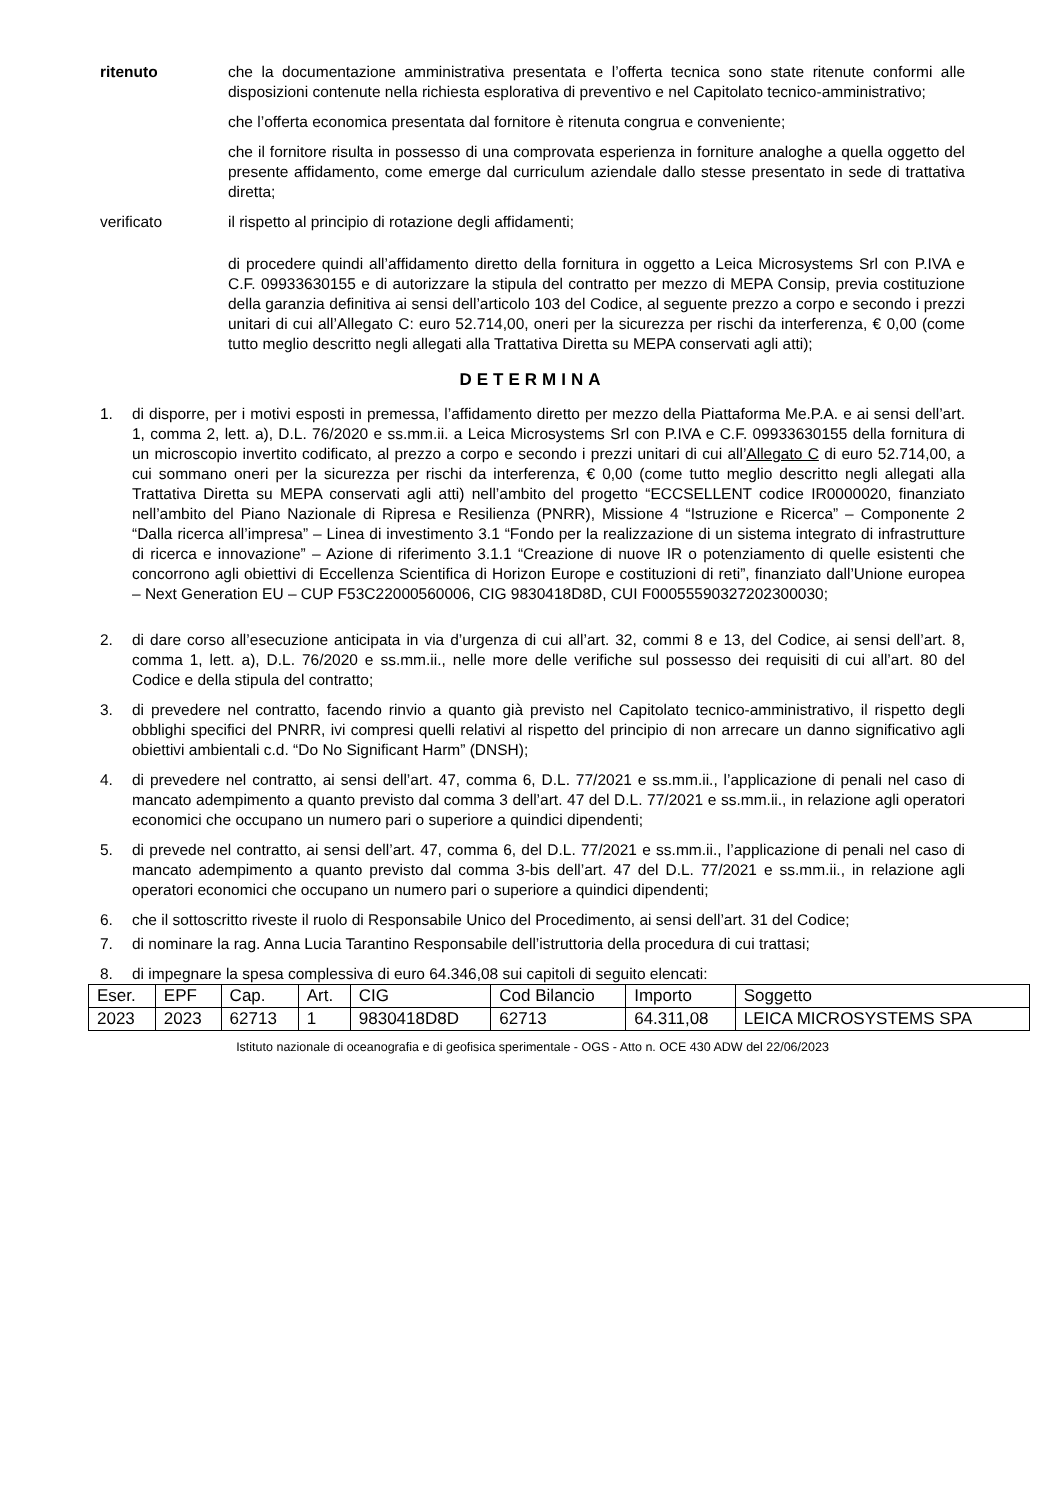ritenuto che la documentazione amministrativa presentata e l’offerta tecnica sono state ritenute conformi alle disposizioni contenute nella richiesta esplorativa di preventivo e nel Capitolato tecnico-amministrativo;
che l’offerta economica presentata dal fornitore è ritenuta congrua e conveniente;
che il fornitore risulta in possesso di una comprovata esperienza in forniture analoghe a quella oggetto del presente affidamento, come emerge dal curriculum aziendale dallo stesse presentato in sede di trattativa diretta;
verificato il rispetto al principio di rotazione degli affidamenti;
di procedere quindi all’affidamento diretto della fornitura in oggetto a Leica Microsystems Srl con P.IVA e C.F. 09933630155 e di autorizzare la stipula del contratto per mezzo di MEPA Consip, previa costituzione della garanzia definitiva ai sensi dell’articolo 103 del Codice, al seguente prezzo a corpo e secondo i prezzi unitari di cui all’Allegato C: euro 52.714,00, oneri per la sicurezza per rischi da interferenza, € 0,00 (come tutto meglio descritto negli allegati alla Trattativa Diretta su MEPA conservati agli atti);
DETERMINA
1. di disporre, per i motivi esposti in premessa, l’affidamento diretto per mezzo della Piattaforma Me.P.A. e ai sensi dell’art. 1, comma 2, lett. a), D.L. 76/2020 e ss.mm.ii. a Leica Microsystems Srl con P.IVA e C.F. 09933630155 della fornitura di un microscopio invertito codificato, al prezzo a corpo e secondo i prezzi unitari di cui all’Allegato C di euro 52.714,00, a cui sommano oneri per la sicurezza per rischi da interferenza, € 0,00 (come tutto meglio descritto negli allegati alla Trattativa Diretta su MEPA conservati agli atti) nell’ambito del progetto “ECCSELLENT codice IR0000020, finanziato nell’ambito del Piano Nazionale di Ripresa e Resilienza (PNRR), Missione 4 “Istruzione e Ricerca” – Componente 2 “Dalla ricerca all’impresa” – Linea di investimento 3.1 “Fondo per la realizzazione di un sistema integrato di infrastrutture di ricerca e innovazione” – Azione di riferimento 3.1.1 “Creazione di nuove IR o potenziamento di quelle esistenti che concorrono agli obiettivi di Eccellenza Scientifica di Horizon Europe e costituzioni di reti”, finanziato dall’Unione europea – Next Generation EU – CUP F53C22000560006, CIG 9830418D8D, CUI F00055590327202300030;
2. di dare corso all’esecuzione anticipata in via d’urgenza di cui all’art. 32, commi 8 e 13, del Codice, ai sensi dell’art. 8, comma 1, lett. a), D.L. 76/2020 e ss.mm.ii., nelle more delle verifiche sul possesso dei requisiti di cui all’art. 80 del Codice e della stipula del contratto;
3. di prevedere nel contratto, facendo rinvio a quanto già previsto nel Capitolato tecnico-amministrativo, il rispetto degli obblighi specifici del PNRR, ivi compresi quelli relativi al rispetto del principio di non arrecare un danno significativo agli obiettivi ambientali c.d. “Do No Significant Harm” (DNSH);
4. di prevedere nel contratto, ai sensi dell’art. 47, comma 6, D.L. 77/2021 e ss.mm.ii., l’applicazione di penali nel caso di mancato adempimento a quanto previsto dal comma 3 dell’art. 47 del D.L. 77/2021 e ss.mm.ii., in relazione agli operatori economici che occupano un numero pari o superiore a quindici dipendenti;
5. di prevede nel contratto, ai sensi dell’art. 47, comma 6, del D.L. 77/2021 e ss.mm.ii., l’applicazione di penali nel caso di mancato adempimento a quanto previsto dal comma 3-bis dell’art. 47 del D.L. 77/2021 e ss.mm.ii., in relazione agli operatori economici che occupano un numero pari o superiore a quindici dipendenti;
6. che il sottoscritto riveste il ruolo di Responsabile Unico del Procedimento, ai sensi dell’art. 31 del Codice;
7. di nominare la rag. Anna Lucia Tarantino Responsabile dell’istruttoria della procedura di cui trattasi;
8. di impegnare la spesa complessiva di euro 64.346,08 sui capitoli di seguito elencati:
| Eser. | EPF | Cap. | Art. | CIG | Cod Bilancio | Importo | Soggetto |
| 2023 | 2023 | 62713 | 1 | 9830418D8D | 62713 | 64.311,08 | LEICA MICROSYSTEMS SPA |
Istituto nazionale di oceanografia e di geofisica sperimentale - OGS - Atto n. OCE 430 ADW del 22/06/2023